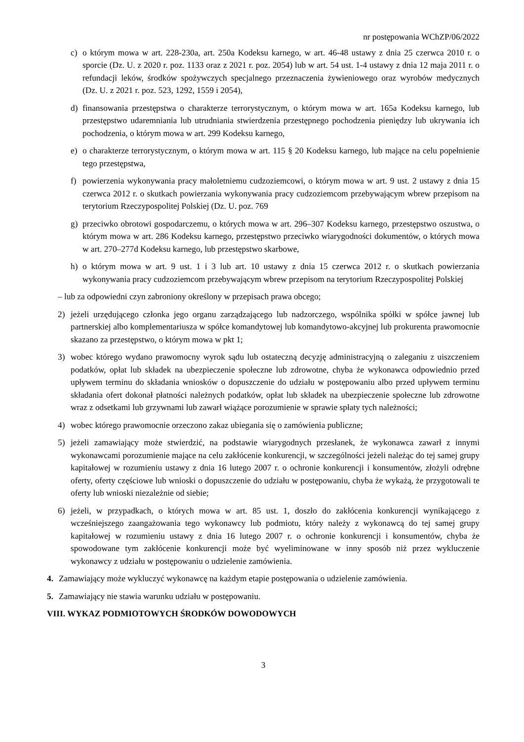nr postępowania WChZP/06/2022
c) o którym mowa w art. 228-230a, art. 250a Kodeksu karnego, w art. 46-48 ustawy z dnia 25 czerwca 2010 r. o sporcie (Dz. U. z 2020 r. poz. 1133 oraz z 2021 r. poz. 2054) lub w art. 54 ust. 1-4 ustawy z dnia 12 maja 2011 r. o refundacji leków, środków spożywczych specjalnego przeznaczenia żywieniowego oraz wyrobów medycznych (Dz. U. z 2021 r. poz. 523, 1292, 1559 i 2054),
d) finansowania przestępstwa o charakterze terrorystycznym, o którym mowa w art. 165a Kodeksu karnego, lub przestępstwo udaremniania lub utrudniania stwierdzenia przestępnego pochodzenia pieniędzy lub ukrywania ich pochodzenia, o którym mowa w art. 299 Kodeksu karnego,
e) o charakterze terrorystycznym, o którym mowa w art. 115 § 20 Kodeksu karnego, lub mające na celu popełnienie tego przestępstwa,
f) powierzenia wykonywania pracy małoletniemu cudzoziemcowi, o którym mowa w art. 9 ust. 2 ustawy z dnia 15 czerwca 2012 r. o skutkach powierzania wykonywania pracy cudzoziemcom przebywającym wbrew przepisom na terytorium Rzeczypospolitej Polskiej (Dz. U. poz. 769
g) przeciwko obrotowi gospodarczemu, o których mowa w art. 296–307 Kodeksu karnego, przestępstwo oszustwa, o którym mowa w art. 286 Kodeksu karnego, przestępstwo przeciwko wiarygodności dokumentów, o których mowa w art. 270–277d Kodeksu karnego, lub przestępstwo skarbowe,
h) o którym mowa w art. 9 ust. 1 i 3 lub art. 10 ustawy z dnia 15 czerwca 2012 r. o skutkach powierzania wykonywania pracy cudzoziemcom przebywającym wbrew przepisom na terytorium Rzeczypospolitej Polskiej
– lub za odpowiedni czyn zabroniony określony w przepisach prawa obcego;
2) jeżeli urzędującego członka jego organu zarządzającego lub nadzorczego, wspólnika spółki w spółce jawnej lub partnerskiej albo komplementariusza w spółce komandytowej lub komandytowo-akcyjnej lub prokurenta prawomocnie skazano za przestępstwo, o którym mowa w pkt 1;
3) wobec którego wydano prawomocny wyrok sądu lub ostateczną decyzję administracyjną o zaleganiu z uiszczeniem podatków, opłat lub składek na ubezpieczenie społeczne lub zdrowotne, chyba że wykonawca odpowiednio przed upływem terminu do składania wniosków o dopuszczenie do udziału w postępowaniu albo przed upływem terminu składania ofert dokonał płatności należnych podatków, opłat lub składek na ubezpieczenie społeczne lub zdrowotne wraz z odsetkami lub grzywnami lub zawarł wiążące porozumienie w sprawie spłaty tych należności;
4) wobec którego prawomocnie orzeczono zakaz ubiegania się o zamówienia publiczne;
5) jeżeli zamawiający może stwierdzić, na podstawie wiarygodnych przesłanek, że wykonawca zawarł z innymi wykonawcami porozumienie mające na celu zakłócenie konkurencji, w szczególności jeżeli należąc do tej samej grupy kapitałowej w rozumieniu ustawy z dnia 16 lutego 2007 r. o ochronie konkurencji i konsumentów, złożyli odrębne oferty, oferty częściowe lub wnioski o dopuszczenie do udziału w postępowaniu, chyba że wykażą, że przygotowali te oferty lub wnioski niezależnie od siebie;
6) jeżeli, w przypadkach, o których mowa w art. 85 ust. 1, doszło do zakłócenia konkurencji wynikającego z wcześniejszego zaangażowania tego wykonawcy lub podmiotu, który należy z wykonawcą do tej samej grupy kapitałowej w rozumieniu ustawy z dnia 16 lutego 2007 r. o ochronie konkurencji i konsumentów, chyba że spowodowane tym zakłócenie konkurencji może być wyeliminowane w inny sposób niż przez wykluczenie wykonawcy z udziału w postępowaniu o udzielenie zamówienia.
4. Zamawiający może wykluczyć wykonawcę na każdym etapie postępowania o udzielenie zamówienia.
5. Zamawiający nie stawia warunku udziału w postępowaniu.
VIII. WYKAZ PODMIOTOWYCH ŚRODKÓW DOWODOWYCH
3